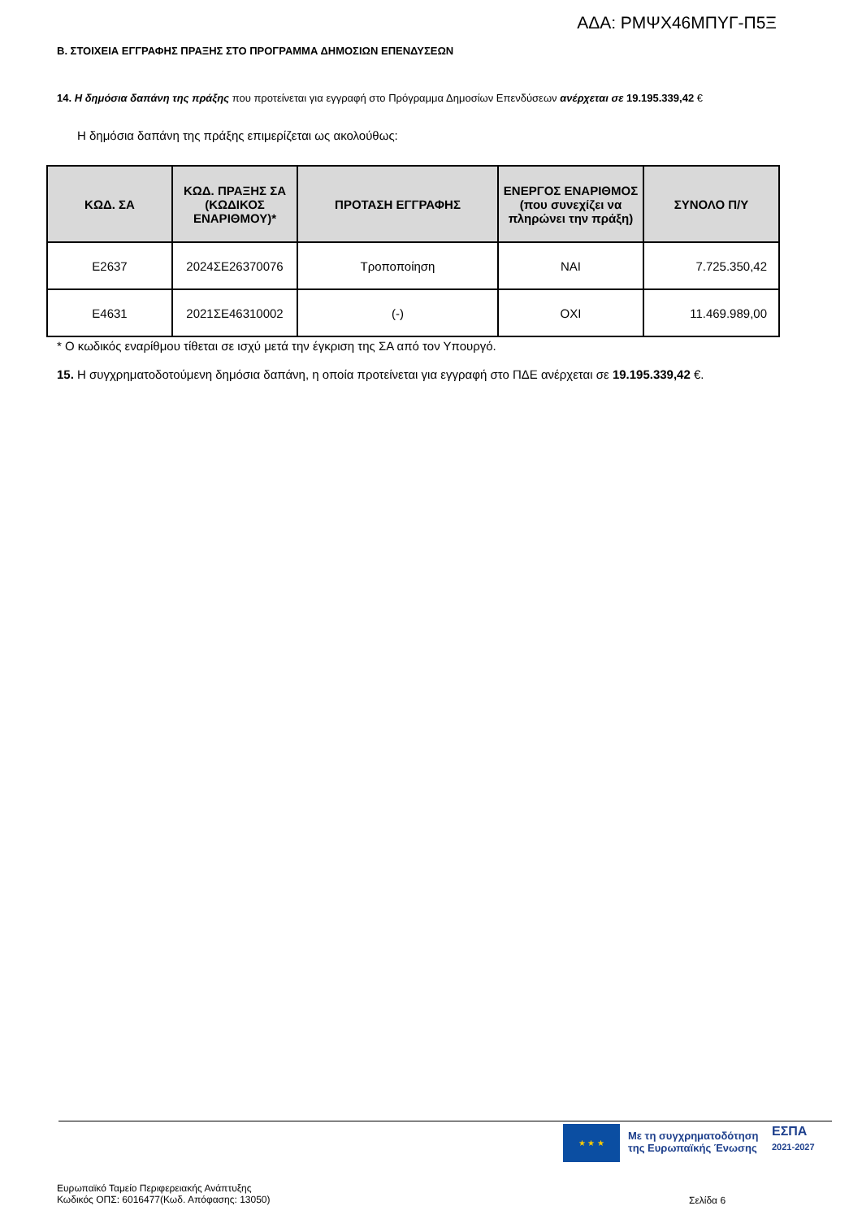ΑΔΑ: ΡΜΨΧ46ΜΠΥΓ-Π5Ξ
Β. ΣΤΟΙΧΕΙΑ ΕΓΓΡΑΦΗΣ ΠΡΑΞΗΣ ΣΤΟ ΠΡΟΓΡΑΜΜΑ ΔΗΜΟΣΙΩΝ ΕΠΕΝΔΥΣΕΩΝ
14. Η δημόσια δαπάνη της πράξης που προτείνεται για εγγραφή στο Πρόγραμμα Δημοσίων Επενδύσεων ανέρχεται σε 19.195.339,42 €
Η δημόσια δαπάνη της πράξης επιμερίζεται ως ακολούθως:
| ΚΩΔ. ΣΑ | ΚΩΔ. ΠΡΑΞΗΣ ΣΑ (ΚΩΔΙΚΟΣ ΕΝΑΡΙΘΜΟΥ)* | ΠΡΟΤΑΣΗ ΕΓΓΡΑΦΗΣ | ΕΝΕΡΓΟΣ ΕΝΑΡΙΘΜΟΣ (που συνεχίζει να πληρώνει την πράξη) | ΣΥΝΟΛΟ Π/Υ |
| --- | --- | --- | --- | --- |
| E2637 | 2024ΣΕ26370076 | Τροποποίηση | ΝΑΙ | 7.725.350,42 |
| E4631 | 2021ΣΕ46310002 | (-) | ΟΧΙ | 11.469.989,00 |
* Ο κωδικός εναρίθμου τίθεται σε ισχύ μετά την έγκριση της ΣΑ από τον Υπουργό.
15. Η συγχρηματοδοτούμενη δημόσια δαπάνη, η οποία προτείνεται για εγγραφή στο ΠΔΕ ανέρχεται σε 19.195.339,42 €.
★ ★ ★
Με τη συγχρηματοδότηση
της Ευρωπαϊκής Ένωσης
ΕΣΠΑ
2021-2027
Ευρωπαϊκό Ταμείο Περιφερειακής Ανάπτυξης
Κωδικός ΟΠΣ: 6016477(Κωδ. Απόφασης: 13050)
Σελίδα 6